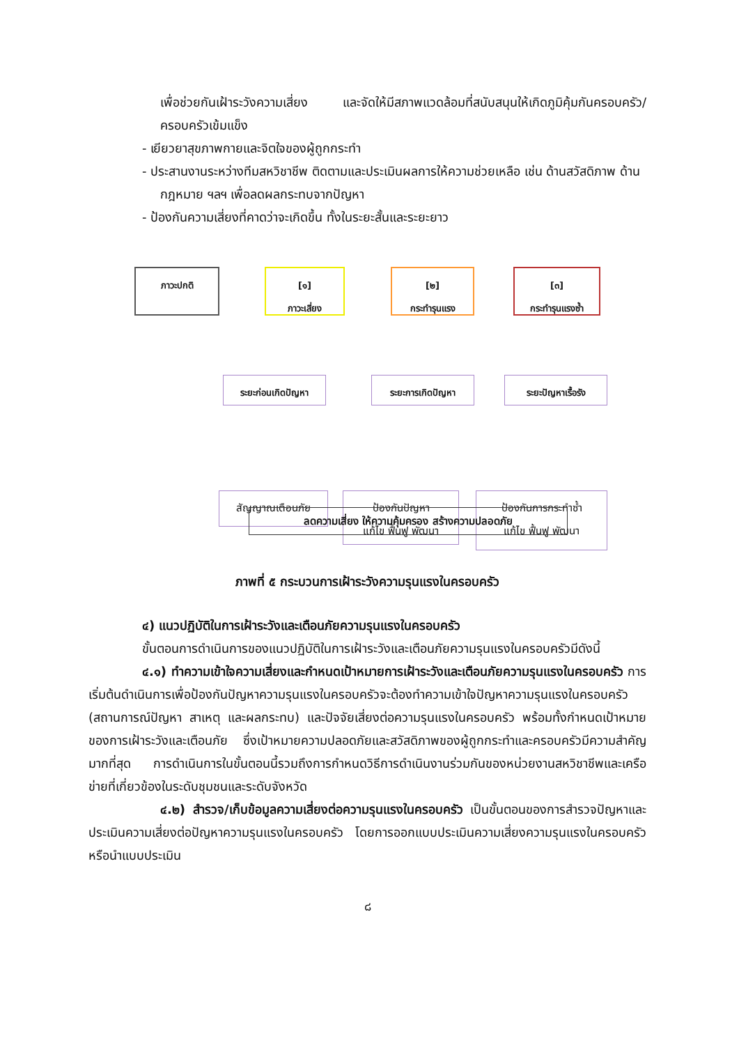เพื่อช่วยกันเฝ้าระวังความเสี่ยง และจัดให้มีสภาพแวดล้อมที่สนับสนุนให้เกิดภูมิคุ้มกันครอบครัว/ครอบครัวเข้มแข็ง
- เยียวยาสุขภาพกายและจิตใจของผู้ถูกกระทำ
- ประสานงานระหว่างทีมสหวิชาชีพ ติดตามและประเมินผลการให้ความช่วยเหลือ เช่น ด้านสวัสดิภาพ ด้านกฎหมาย ฯลฯ เพื่อลดผลกระทบจากปัญหา
- ป้องกันความเสี่ยงที่คาดว่าจะเกิดขึ้น ทั้งในระยะสั้นและระยะยาว
ภาวะปกติ
[๑]
ภาวะเสี่ยง
[๒]
กระทำรุนแรง
[๓]
กระทำรุนแรงซ้ำ
ระยะก่อนเกิดปัญหา ระยะการเกิดปัญหา ระยะปัญหาเรื้อรัง
สัญญาณเตือนภัย
ป้องกันปัญหา
แก้ไข ฟื้นฟู พัฒนา
ป้องกันการกระทำซ้ำ
แก้ไข ฟื้นฟู พัฒนา
ลดความเสี่ยง ให้ความคุ้มครอง สร้างความปลอดภัย
ภาพที่ ๕ กระบวนการเฝ้าระวังความรุนแรงในครอบครัว
๔) แนวปฏิบัติในการเฝ้าระวังและเตือนภัยความรุนแรงในครอบครัว
ขั้นตอนการดำเนินการของแนวปฏิบัติในการเฝ้าระวังและเตือนภัยความรุนแรงในครอบครัวมีดังนี้
๔.๑) ทำความเข้าใจความเสี่ยงและกำหนดเป้าหมายการเฝ้าระวังและเตือนภัยความรุนแรงในครอบครัว การเริ่มต้นดำเนินการเพื่อป้องกันปัญหาความรุนแรงในครอบครัวจะต้องทำความเข้าใจปัญหาความรุนแรงในครอบครัว (สถานการณ์ปัญหา สาเหตุ และผลกระทบ) และปัจจัยเสี่ยงต่อความรุนแรงในครอบครัว พร้อมทั้งกำหนดเป้าหมายของการเฝ้าระวังและเตือนภัย ซึ่งเป้าหมายความปลอดภัยและสวัสดิภาพของผู้ถูกกระทำและครอบครัวมีความสำคัญมากที่สุด การดำเนินการในขั้นตอนนี้รวมถึงการกำหนดวิธีการดำเนินงานร่วมกันของหน่วยงานสหวิชาชีพและเครือข่ายที่เกี่ยวข้องในระดับชุมชนและระดับจังหวัด
๔.๒) สำรวจ/เก็บข้อมูลความเสี่ยงต่อความรุนแรงในครอบครัว เป็นขั้นตอนของการสำรวจปัญหาและประเมินความเสี่ยงต่อปัญหาความรุนแรงในครอบครัว โดยการออกแบบประเมินความเสี่ยงความรุนแรงในครอบครัว หรือนำแบบประเมิน
๘